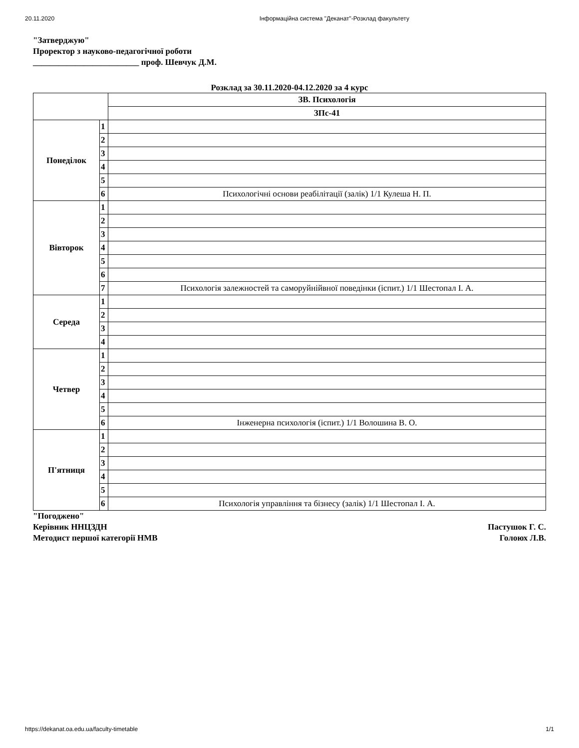20.11.2020 Інформаційна система "Деканат"-Розклад факультету
"Затверджую"
Проректор з науково-педагогічної роботи
_________________________ проф. Шевчук Д.М.
Розклад за 30.11.2020-04.12.2020 за 4 курс
| | | ЗВ. Психологія |
| | | ЗПс-41 |
| Понеділок | 1 | |
| | 2 | |
| | 3 | |
| | 4 | |
| | 5 | |
| | 6 | Психологічні основи реабілітації (залік) 1/1 Кулеша Н. П. |
| Вівторок | 1 | |
| | 2 | |
| | 3 | |
| | 4 | |
| | 5 | |
| | 6 | |
| | 7 | Психологія залежностей та саморуйнійвної поведінки (іспит.) 1/1 Шестопал І. А. |
| Середа | 1 | |
| | 2 | |
| | 3 | |
| | 4 | |
| Четвер | 1 | |
| | 2 | |
| | 3 | |
| | 4 | |
| | 5 | |
| | 6 | Інженерна психологія (іспит.) 1/1 Волошина В. О. |
| П'ятниця | 1 | |
| | 2 | |
| | 3 | |
| | 4 | |
| | 5 | |
| | 6 | Психологія управління та бізнесу (залік) 1/1 Шестопал І. А. |
"Погоджено"
Керівник ННЦЗДН Пастушок Г. С.
Методист першої категорії НМВ Голоюх Л.В.
https://dekanat.oa.edu.ua/faculty-timetable 1/1